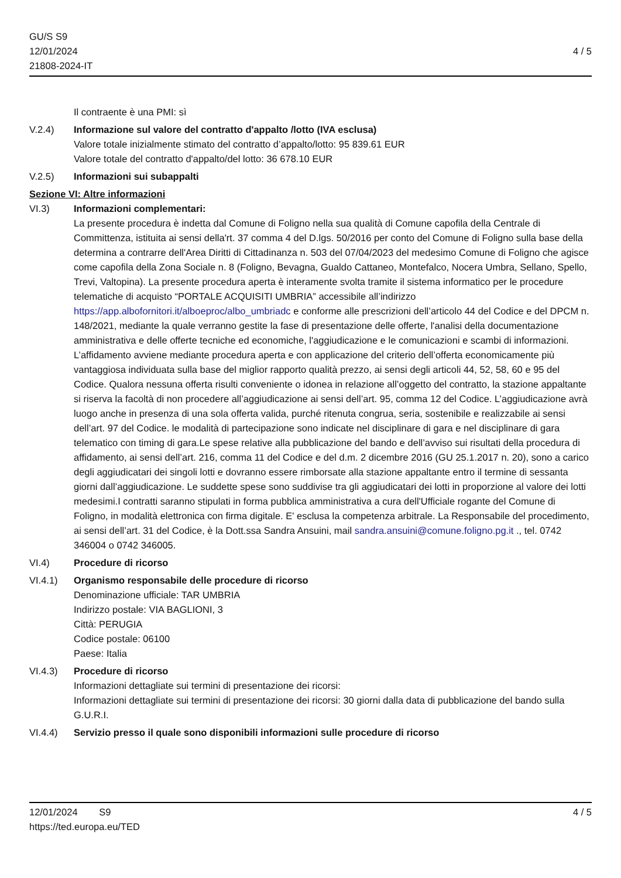GU/S S9
12/01/2024
21808-2024-IT
4 / 5
Il contraente è una PMI: sì
V.2.4) Informazione sul valore del contratto d'appalto /lotto (IVA esclusa)
Valore totale inizialmente stimato del contratto d’appalto/lotto: 95 839.61 EUR
Valore totale del contratto d'appalto/del lotto: 36 678.10 EUR
V.2.5) Informazioni sui subappalti
Sezione VI: Altre informazioni
VI.3) Informazioni complementari:
La presente procedura è indetta dal Comune di Foligno nella sua qualità di Comune capofila della Centrale di Committenza, istituita ai sensi della'rt. 37 comma 4 del D.lgs. 50/2016 per conto del Comune di Foligno sulla base della determina a contrarre dell'Area Diritti di Cittadinanza n. 503 del 07/04/2023 del medesimo Comune di Foligno che agisce come capofila della Zona Sociale n. 8 (Foligno, Bevagna, Gualdo Cattaneo, Montefalco, Nocera Umbra, Sellano, Spello, Trevi, Valtopina). La presente procedura aperta è interamente svolta tramite il sistema informatico per le procedure telematiche di acquisto “PORTALE ACQUISITI UMBRIA” accessibile all’indirizzo https://app.albofornitori.it/alboeproc/albo_umbriadc e conforme alle prescrizioni dell’articolo 44 del Codice e del DPCM n. 148/2021, mediante la quale verranno gestite la fase di presentazione delle offerte, l'analisi della documentazione amministrativa e delle offerte tecniche ed economiche, l'aggiudicazione e le comunicazioni e scambi di informazioni. L’affidamento avviene mediante procedura aperta e con applicazione del criterio dell’offerta economicamente più vantaggiosa individuata sulla base del miglior rapporto qualità prezzo, ai sensi degli articoli 44, 52, 58, 60 e 95 del Codice. Qualora nessuna offerta risulti conveniente o idonea in relazione all’oggetto del contratto, la stazione appaltante si riserva la facoltà di non procedere all’aggiudicazione ai sensi dell’art. 95, comma 12 del Codice. L’aggiudicazione avrà luogo anche in presenza di una sola offerta valida, purché ritenuta congrua, seria, sostenibile e realizzabile ai sensi dell’art. 97 del Codice. le modalità di partecipazione sono indicate nel disciplinare di gara e nel disciplinare di gara telematico con timing di gara.Le spese relative alla pubblicazione del bando e dell’avviso sui risultati della procedura di affidamento, ai sensi dell’art. 216, comma 11 del Codice e del d.m. 2 dicembre 2016 (GU 25.1.2017 n. 20), sono a carico degli aggiudicatari dei singoli lotti e dovranno essere rimborsate alla stazione appaltante entro il termine di sessanta giorni dall’aggiudicazione. Le suddette spese sono suddivise tra gli aggiudicatari dei lotti in proporzione al valore dei lotti medesimi.I contratti saranno stipulati in forma pubblica amministrativa a cura dell'Ufficiale rogante del Comune di Foligno, in modalità elettronica con firma digitale. E' esclusa la competenza arbitrale. La Responsabile del procedimento, ai sensi dell’art. 31 del Codice, è la Dott.ssa Sandra Ansuini, mail sandra.ansuini@comune.foligno.pg.it ., tel. 0742 346004 o 0742 346005.
VI.4) Procedure di ricorso
VI.4.1) Organismo responsabile delle procedure di ricorso
Denominazione ufficiale: TAR UMBRIA
Indirizzo postale: VIA BAGLIONI, 3
Città: PERUGIA
Codice postale: 06100
Paese: Italia
VI.4.3) Procedure di ricorso
Informazioni dettagliate sui termini di presentazione dei ricorsi:
Informazioni dettagliate sui termini di presentazione dei ricorsi: 30 giorni dalla data di pubblicazione del bando sulla G.U.R.I.
VI.4.4) Servizio presso il quale sono disponibili informazioni sulle procedure di ricorso
12/01/2024 S9 4 / 5
https://ted.europa.eu/TED